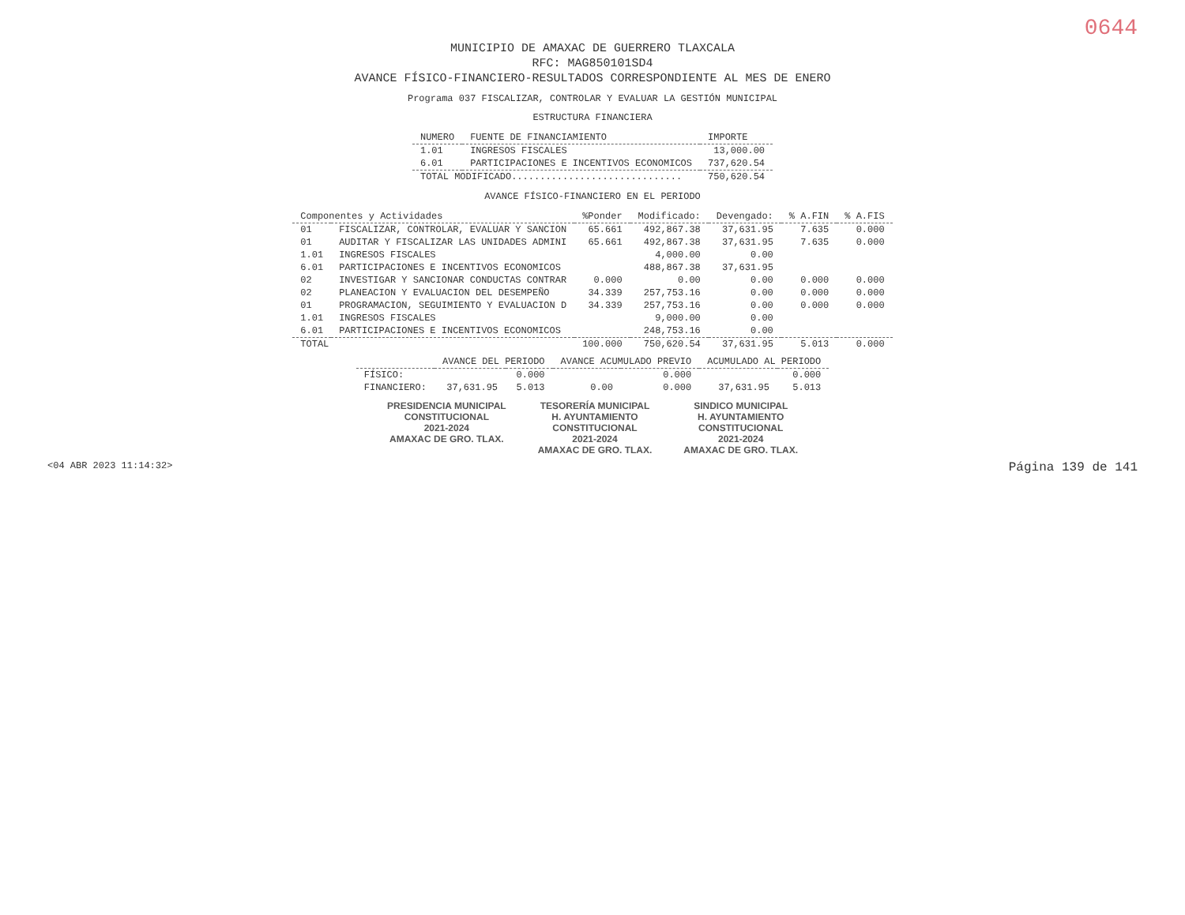0644
MUNICIPIO DE AMAXAC DE GUERRERO TLAXCALA
RFC: MAG850101SD4
AVANCE FÍSICO-FINANCIERO-RESULTADOS CORRESPONDIENTE AL MES DE ENERO
Programa 037 FISCALIZAR, CONTROLAR Y EVALUAR LA GESTIÓN MUNICIPAL
ESTRUCTURA FINANCIERA
| NUMERO | FUENTE DE FINANCIAMIENTO | IMPORTE |
| --- | --- | --- |
| 1.01 | INGRESOS FISCALES | 13,000.00 |
| 6.01 | PARTICIPACIONES E INCENTIVOS ECONOMICOS | 737,620.54 |
| TOTAL MODIFICADO.............................. | | 750,620.54 |
AVANCE FÍSICO-FINANCIERO EN EL PERIODO
| Componentes y Actividades | | %Ponder | Modificado: | Devengado: | % A.FIN | % A.FIS |
| --- | --- | --- | --- | --- | --- | --- |
| 01 | FISCALIZAR, CONTROLAR, EVALUAR Y SANCION | 65.661 | 492,867.38 | 37,631.95 | 7.635 | 0.000 |
| 01 | AUDITAR Y FISCALIZAR LAS UNIDADES ADMINI | 65.661 | 492,867.38 | 37,631.95 | 7.635 | 0.000 |
| 1.01 | INGRESOS FISCALES | | 4,000.00 | 0.00 | | |
| 6.01 | PARTICIPACIONES E INCENTIVOS ECONOMICOS | | 488,867.38 | 37,631.95 | | |
| 02 | INVESTIGAR Y SANCIONAR CONDUCTAS CONTRAR | 0.000 | 0.00 | 0.00 | 0.000 | 0.000 |
| 02 | PLANEACION Y EVALUACION DEL DESEMPEÑO | 34.339 | 257,753.16 | 0.00 | 0.000 | 0.000 |
| 01 | PROGRAMACION, SEGUIMIENTO Y EVALUACION D | 34.339 | 257,753.16 | 0.00 | 0.000 | 0.000 |
| 1.01 | INGRESOS FISCALES | | 9,000.00 | 0.00 | | |
| 6.01 | PARTICIPACIONES E INCENTIVOS ECONOMICOS | | 248,753.16 | 0.00 | | |
| TOTAL | | 100.000 | 750,620.54 | 37,631.95 | 5.013 | 0.000 |
| | AVANCE DEL PERIODO | | AVANCE ACUMULADO PREVIO | | ACUMULADO AL PERIODO | |
| --- | --- | --- | --- | --- | --- | --- |
| FÍSICO: | | 0.000 | | 0.000 | | 0.000 |
| FINANCIERO: | 37,631.95 | 5.013 | 0.00 | 0.000 | 37,631.95 | 5.013 |
PRESIDENCIA MUNICIPAL
CONSTITUCIONAL
2021-2024
AMAXAC DE GRO. TLAX.
TESORERÍA MUNICIPAL
H. AYUNTAMIENTO
CONSTITUCIONAL
2021-2024
AMAXAC DE GRO. TLAX.
SINDICO MUNICIPAL
H. AYUNTAMIENTO
CONSTITUCIONAL
2021-2024
AMAXAC DE GRO. TLAX.
<04 ABR 2023 11:14:32> Página 139 de 141